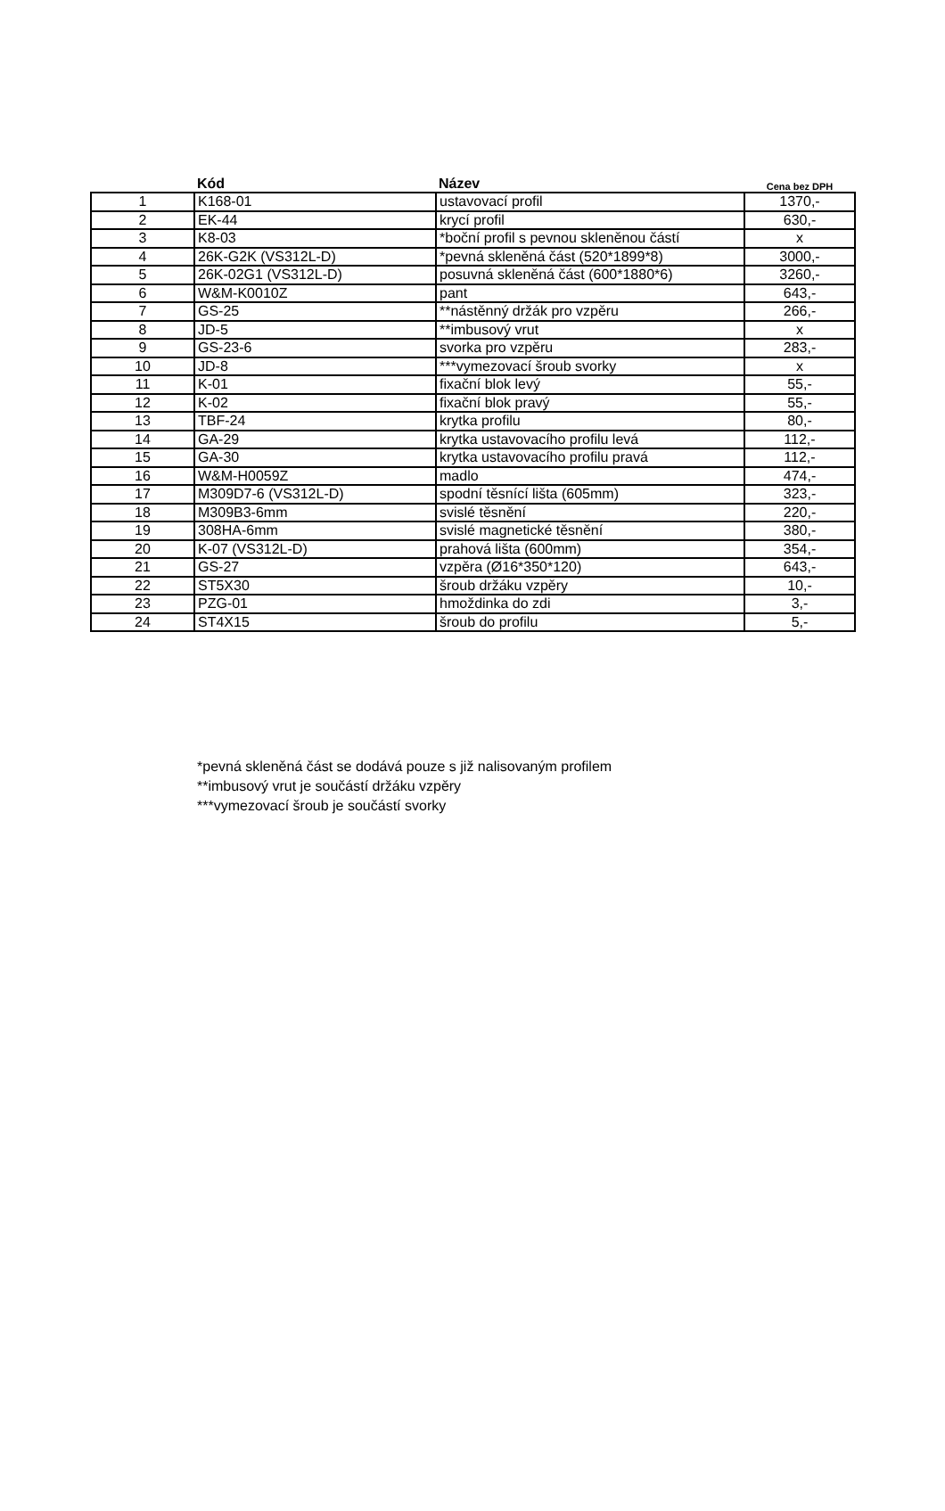| | Kód | Název | Cena bez DPH |
| --- | --- | --- | --- |
| 1 | K168-01 | ustavovací profil | 1370,- |
| 2 | EK-44 | krycí profil | 630,- |
| 3 | K8-03 | *boční profil s pevnou skleněnou částí | x |
| 4 | 26K-G2K (VS312L-D) | *pevná skleněná část (520*1899*8) | 3000,- |
| 5 | 26K-02G1 (VS312L-D) | posuvná skleněná část (600*1880*6) | 3260,- |
| 6 | W&M-K0010Z | pant | 643,- |
| 7 | GS-25 | **nástěnný držák pro vzpěru | 266,- |
| 8 | JD-5 | **imbusový vrut | x |
| 9 | GS-23-6 | svorka pro vzpěru | 283,- |
| 10 | JD-8 | ***vymezovací šroub svorky | x |
| 11 | K-01 | fixační blok levý | 55,- |
| 12 | K-02 | fixační blok pravý | 55,- |
| 13 | TBF-24 | krytka profilu | 80,- |
| 14 | GA-29 | krytka ustavovacího profilu levá | 112,- |
| 15 | GA-30 | krytka ustavovacího profilu pravá | 112,- |
| 16 | W&M-H0059Z | madlo | 474,- |
| 17 | M309D7-6 (VS312L-D) | spodní těsnící lišta (605mm) | 323,- |
| 18 | M309B3-6mm | svislé těsnění | 220,- |
| 19 | 308HA-6mm | svislé magnetické těsnění | 380,- |
| 20 | K-07 (VS312L-D) | prahová lišta (600mm) | 354,- |
| 21 | GS-27 | vzpěra (Ø16*350*120) | 643,- |
| 22 | ST5X30 | šroub držáku vzpěry | 10,- |
| 23 | PZG-01 | hmoždinka do zdi | 3,- |
| 24 | ST4X15 | šroub do profilu | 5,- |
*pevná skleněná část se dodává pouze s již nalisovaným profilem
**imbusový vrut je součástí držáku vzpěry
***vymezovací šroub je součástí svorky